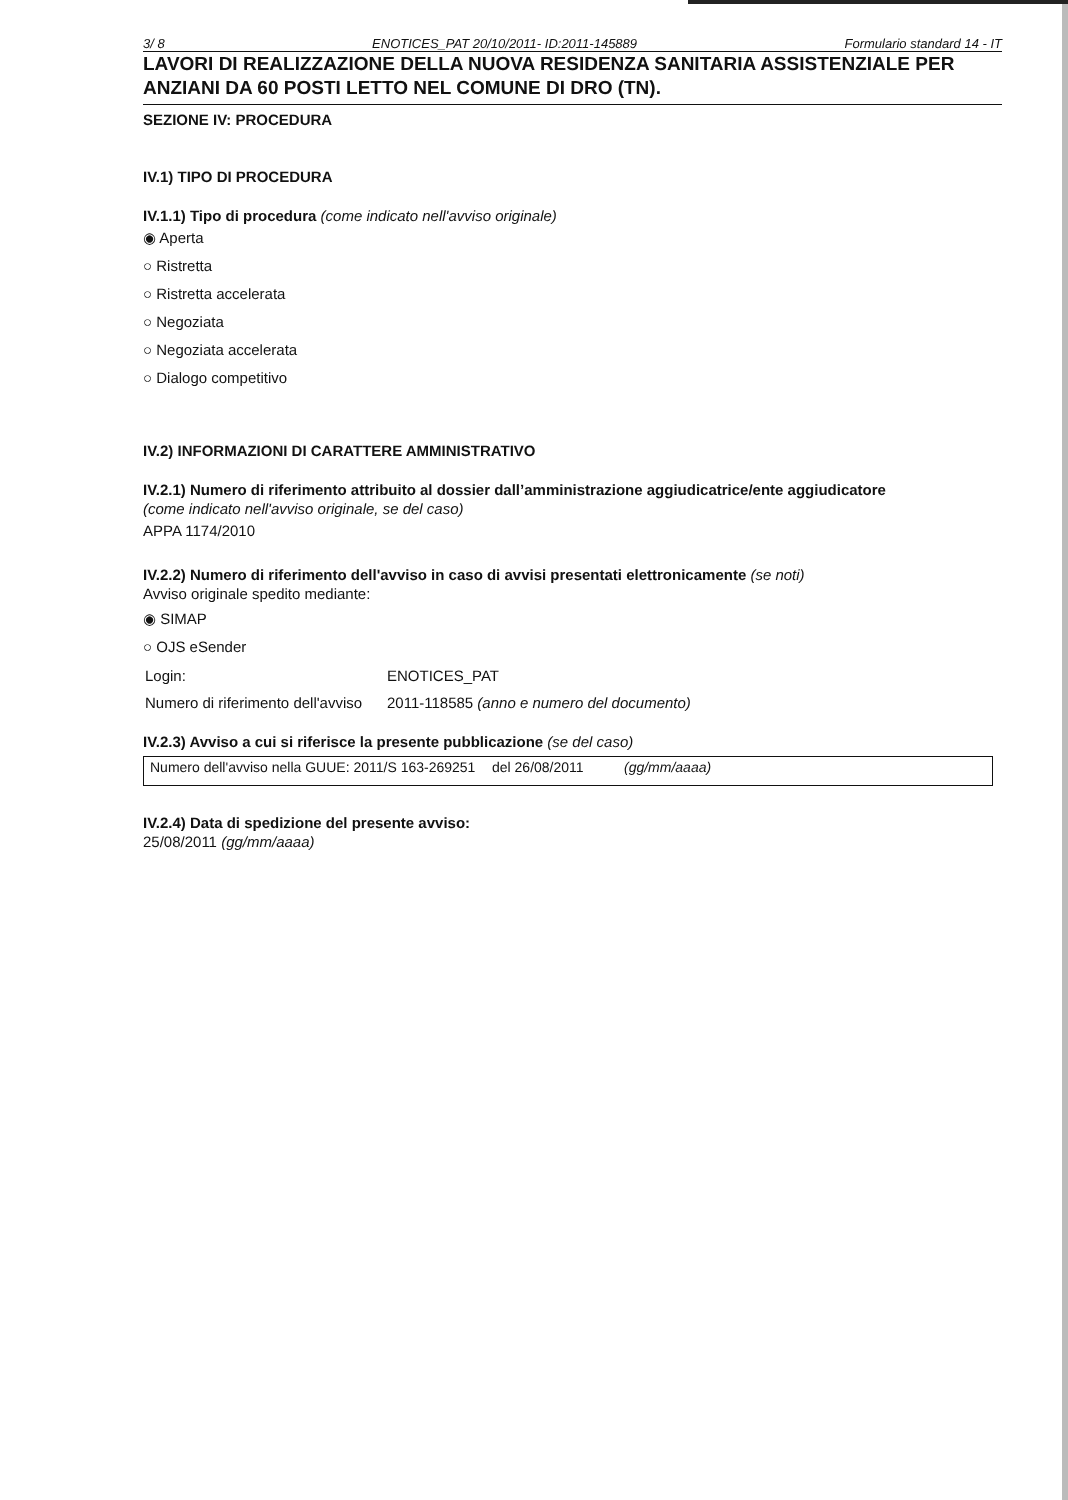3/ 8 ENOTICES_PAT 20/10/2011- ID:2011-145889 Formulario standard 14 - IT
LAVORI DI REALIZZAZIONE DELLA NUOVA RESIDENZA SANITARIA ASSISTENZIALE PER ANZIANI DA 60 POSTI LETTO NEL COMUNE DI DRO (TN).
SEZIONE IV: PROCEDURA
IV.1) TIPO DI PROCEDURA
IV.1.1) Tipo di procedura (come indicato nell'avviso originale)
◉ Aperta
○ Ristretta
○ Ristretta accelerata
○ Negoziata
○ Negoziata accelerata
○ Dialogo competitivo
IV.2) INFORMAZIONI DI CARATTERE AMMINISTRATIVO
IV.2.1) Numero di riferimento attribuito al dossier dall’amministrazione aggiudicatrice/ente aggiudicatore
(come indicato nell'avviso originale, se del caso)
APPA 1174/2010
IV.2.2) Numero di riferimento dell'avviso in caso di avvisi presentati elettronicamente (se noti)
Avviso originale spedito mediante:
◉ SIMAP
○ OJS eSender
| Login: | ENOTICES_PAT |
| Numero di riferimento dell'avviso | 2011-118585 (anno e numero del documento) |
IV.2.3) Avviso a cui si riferisce la presente pubblicazione (se del caso)
| Numero dell'avviso nella GUUE: 2011/S 163-269251 | del 26/08/2011 | (gg/mm/aaaa) |
IV.2.4) Data di spedizione del presente avviso:
25/08/2011 (gg/mm/aaaa)